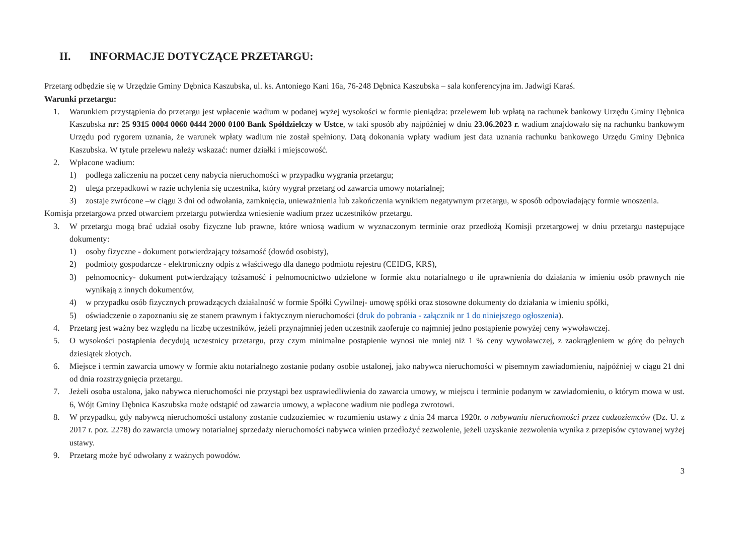II. INFORMACJE DOTYCZĄCE PRZETARGU:
Przetarg odbędzie się w Urzędzie Gminy Dębnica Kaszubska, ul. ks. Antoniego Kani 16a, 76-248 Dębnica Kaszubska – sala konferencyjna im. Jadwigi Karaś.
Warunki przetargu:
1. Warunkiem przystąpienia do przetargu jest wpłacenie wadium w podanej wyżej wysokości w formie pieniądza: przelewem lub wpłatą na rachunek bankowy Urzędu Gminy Dębnica Kaszubska nr: 25 9315 0004 0060 0444 2000 0100 Bank Spółdzielczy w Ustce, w taki sposób aby najpóźniej w dniu 23.06.2023 r. wadium znajdowało się na rachunku bankowym Urzędu pod rygorem uznania, że warunek wpłaty wadium nie został spełniony. Datą dokonania wpłaty wadium jest data uznania rachunku bankowego Urzędu Gminy Dębnica Kaszubska. W tytule przelewu należy wskazać: numer działki i miejscowość.
2. Wpłacone wadium:
1) podlega zaliczeniu na poczet ceny nabycia nieruchomości w przypadku wygrania przetargu;
2) ulega przepadkowi w razie uchylenia się uczestnika, który wygrał przetarg od zawarcia umowy notarialnej;
3) zostaje zwrócone –w ciągu 3 dni od odwołania, zamknięcia, unieważnienia lub zakończenia wynikiem negatywnym przetargu, w sposób odpowiadający formie wnoszenia.
Komisja przetargowa przed otwarciem przetargu potwierdza wniesienie wadium przez uczestników przetargu.
3. W przetargu mogą brać udział osoby fizyczne lub prawne, które wniosą wadium w wyznaczonym terminie oraz przedłożą Komisji przetargowej w dniu przetargu następujące dokumenty:
1) osoby fizyczne - dokument potwierdzający tożsamość (dowód osobisty),
2) podmioty gospodarcze - elektroniczny odpis z właściwego dla danego podmiotu rejestru (CEIDG, KRS),
3) pełnomocnicy- dokument potwierdzający tożsamość i pełnomocnictwo udzielone w formie aktu notarialnego o ile uprawnienia do działania w imieniu osób prawnych nie wynikają z innych dokumentów,
4) w przypadku osób fizycznych prowadzących działalność w formie Spółki Cywilnej- umowę spółki oraz stosowne dokumenty do działania w imieniu spółki,
5) oświadczenie o zapoznaniu się ze stanem prawnym i faktycznym nieruchomości (druk do pobrania - załącznik nr 1 do niniejszego ogłoszenia).
4. Przetarg jest ważny bez względu na liczbę uczestników, jeżeli przynajmniej jeden uczestnik zaoferuje co najmniej jedno postąpienie powyżej ceny wywoławczej.
5. O wysokości postąpienia decydują uczestnicy przetargu, przy czym minimalne postąpienie wynosi nie mniej niż 1 % ceny wywoławczej, z zaokrągleniem w górę do pełnych dziesiątek złotych.
6. Miejsce i termin zawarcia umowy w formie aktu notarialnego zostanie podany osobie ustalonej, jako nabywca nieruchomości w pisemnym zawiadomieniu, najpóźniej w ciągu 21 dni od dnia rozstrzygnięcia przetargu.
7. Jeżeli osoba ustalona, jako nabywca nieruchomości nie przystąpi bez usprawiedliwienia do zawarcia umowy, w miejscu i terminie podanym w zawiadomieniu, o którym mowa w ust. 6, Wójt Gminy Dębnica Kaszubska może odstąpić od zawarcia umowy, a wpłacone wadium nie podlega zwrotowi.
8. W przypadku, gdy nabywcą nieruchomości ustalony zostanie cudzoziemiec w rozumieniu ustawy z dnia 24 marca 1920r. o nabywaniu nieruchomości przez cudzoziemców (Dz. U. z 2017 r. poz. 2278) do zawarcia umowy notarialnej sprzedaży nieruchomości nabywca winien przedłożyć zezwolenie, jeżeli uzyskanie zezwolenia wynika z przepisów cytowanej wyżej ustawy.
9. Przetarg może być odwołany z ważnych powodów.
3